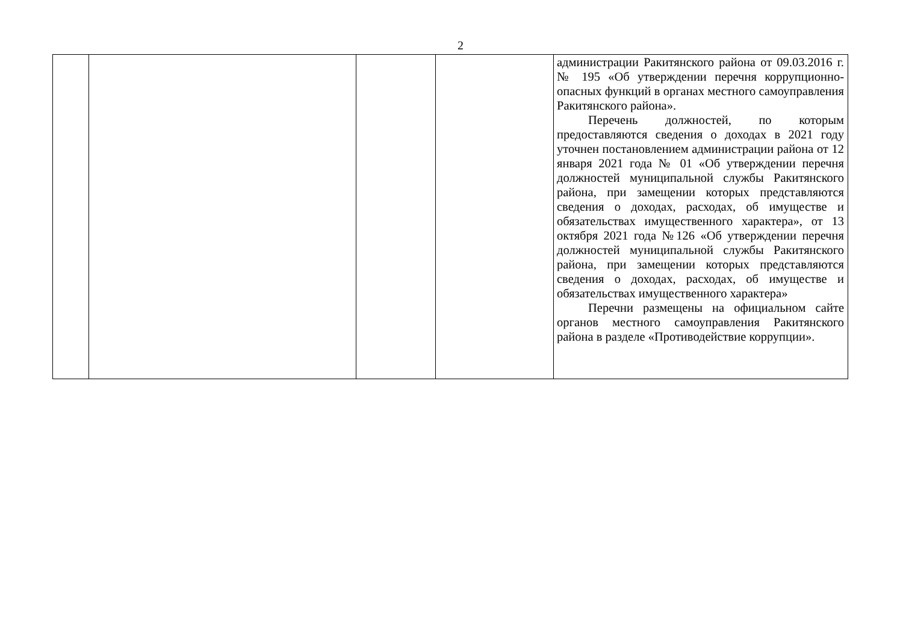2
| | | | | администрации Ракитянского района от 09.03.2016 г. № 195 «Об утверждении перечня коррупционно-опасных функций в органах местного самоуправления Ракитянского района». Перечень должностей, по которым предоставляются сведения о доходах в 2021 году уточнен постановлением администрации района от 12 января 2021 года № 01 «Об утверждении перечня должностей муниципальной службы Ракитянского района, при замещении которых представляются сведения о доходах, расходах, об имуществе и обязательствах имущественного характера», от 13 октября 2021 года №126 «Об утверждении перечня должностей муниципальной службы Ракитянского района, при замещении которых представляются сведения о доходах, расходах, об имуществе и обязательствах имущественного характера» Перечни размещены на официальном сайте органов местного самоуправления Ракитянского района в разделе «Противодействие коррупции». |